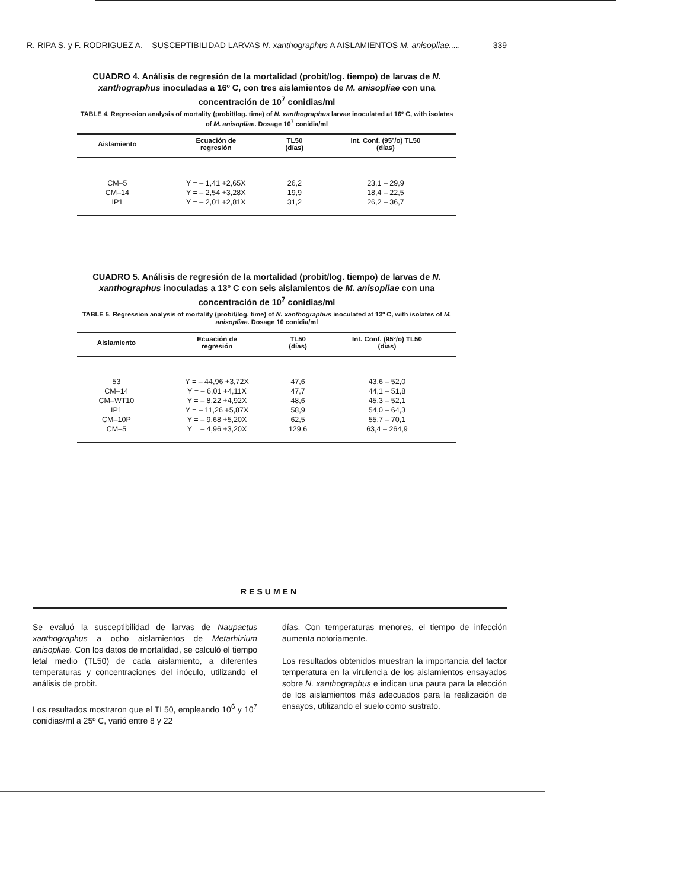R. RIPA S. y F. RODRIGUEZ A. – SUSCEPTIBILIDAD LARVAS N. xanthographus A AISLAMIENTOS M. anisopliae..... 339
CUADRO 4. Análisis de regresión de la mortalidad (probit/log. tiempo) de larvas de N. xanthographus inoculadas a 16º C, con tres aislamientos de M. anisopliae con una concentración de 10<sup>7</sup> conidias/ml
TABLE 4. Regression analysis of mortality (probit/log. time) of N. xanthographus larvae inoculated at 16º C, with isolates of M. anisopliae. Dosage 10<sup>7</sup> conidia/ml
| Aislamiento | Ecuación de regresión | TL50 (días) | Int. Conf. (95º/o) TL50 (días) |
| --- | --- | --- | --- |
| CM–5 | Y = – 1,41 +2,65X | 26,2 | 23,1 – 29,9 |
| CM–14 | Y = – 2,54 +3,28X | 19,9 | 18,4 – 22,5 |
| IP1 | Y = – 2,01 +2,81X | 31,2 | 26,2 – 36,7 |
CUADRO 5. Análisis de regresión de la mortalidad (probit/log. tiempo) de larvas de N. xanthographus inoculadas a 13º C con seis aislamientos de M. anisopliae con una concentración de 10<sup>7</sup> conidias/ml
TABLE 5. Regression analysis of mortality (probit/log. time) of N. xanthographus inoculated at 13º C, with isolates of M. anisopliae. Dosage 10 conidia/ml
| Aislamiento | Ecuación de regresión | TL50 (días) | Int. Conf. (95º/o) TL50 (días) |
| --- | --- | --- | --- |
| 53 | Y = – 44,96 +3,72X | 47,6 | 43,6 – 52,0 |
| CM–14 | Y = – 6,01 +4,11X | 47,7 | 44,1 – 51,8 |
| CM–WT10 | Y = – 8,22 +4,92X | 48,6 | 45,3 – 52,1 |
| IP1 | Y = – 11,26 +5,87X | 58,9 | 54,0 – 64,3 |
| CM–10P | Y = – 9,68 +5,20X | 62,5 | 55,7 – 70,1 |
| CM–5 | Y = – 4,96 +3,20X | 129,6 | 63,4 – 264,9 |
RESUMEN
Se evaluó la susceptibilidad de larvas de Naupactus xanthographus a ocho aislamientos de Metarhizium anisopliae. Con los datos de mortalidad, se calculó el tiempo letal medio (TL50) de cada aislamiento, a diferentes temperaturas y concentraciones del inóculo, utilizando el análisis de probit.
Los resultados mostraron que el TL50, empleando 10<sup>6</sup> y 10<sup>7</sup> conidias/ml a 25º C, varió entre 8 y 22
días. Con temperaturas menores, el tiempo de infección aumenta notoriamente.
Los resultados obtenidos muestran la importancia del factor temperatura en la virulencia de los aislamientos ensayados sobre N. xanthographus e indican una pauta para la elección de los aislamientos más adecuados para la realización de ensayos, utilizando el suelo como sustrato.